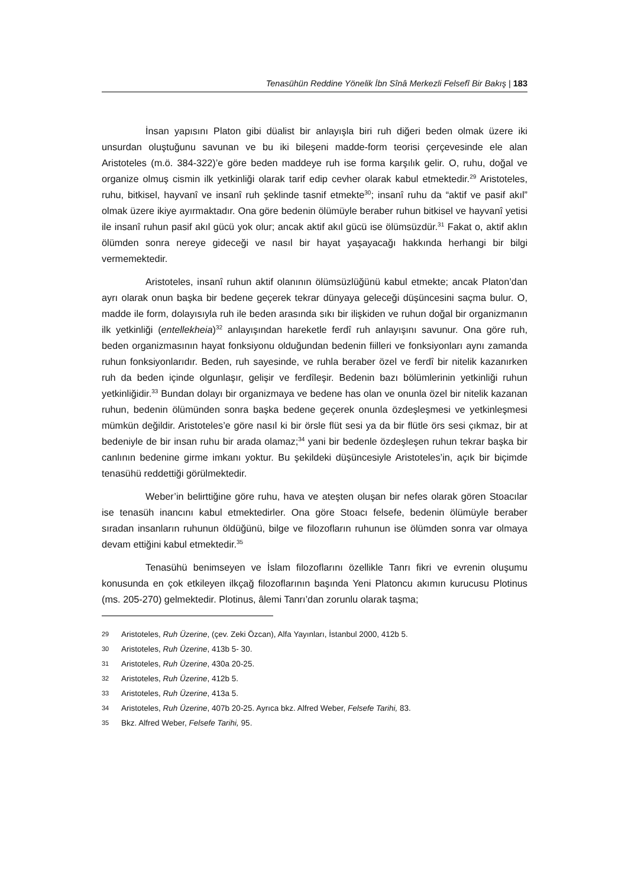Tenasühün Reddine Yönelik İbn Sînâ Merkezli Felsefî Bir Bakış | 183
İnsan yapısını Platon gibi düalist bir anlayışla biri ruh diğeri beden olmak üzere iki unsurdan oluştuğunu savunan ve bu iki bileşeni madde-form teorisi çerçevesinde ele alan Aristoteles (m.ö. 384-322)’e göre beden maddeye ruh ise forma karşılık gelir. O, ruhu, doğal ve organize olmuş cismin ilk yetkinliği olarak tarif edip cevher olarak kabul etmektedir.<sup>29</sup> Aristoteles, ruhu, bitkisel, hayvanî ve insanî ruh şeklinde tasnif etmekte<sup>30</sup>; insanî ruhu da “aktif ve pasif akıl” olmak üzere ikiye ayırmaktadır. Ona göre bedenin ölümüyle beraber ruhun bitkisel ve hayvanî yetisi ile insanî ruhun pasif akıl gücü yok olur; ancak aktif akıl gücü ise ölümsüzdür.<sup>31</sup> Fakat o, aktif aklın ölümden sonra nereye gideceği ve nasıl bir hayat yaşayacağı hakkında herhangi bir bilgi vermemektedir.
Aristoteles, insanî ruhun aktif olanının ölümsüzlüğünü kabul etmekte; ancak Platon’dan ayrı olarak onun başka bir bedene geçerek tekrar dünyaya geleceği düşüncesini saçma bulur. O, madde ile form, dolayısıyla ruh ile beden arasında sıkı bir ilişkiden ve ruhun doğal bir organizmanın ilk yetkinliği (entellekheia)<sup>32</sup> anlayışından hareketle ferdî ruh anlayışını savunur. Ona göre ruh, beden organizmasının hayat fonksiyonu olduğundan bedenin fiilleri ve fonksiyonları aynı zamanda ruhun fonksiyonlarıdır. Beden, ruh sayesinde, ve ruhla beraber özel ve ferdî bir nitelik kazanırken ruh da beden içinde olgunlaşır, gelişir ve ferdîleşir. Bedenin bazı bölümlerinin yetkinliği ruhun yetkinliğidir.<sup>33</sup> Bundan dolayı bir organizmaya ve bedene has olan ve onunla özel bir nitelik kazanan ruhun, bedenin ölümünden sonra başka bedene geçerek onunla özdeşleşmesi ve yetkinleşmesi mümkün değildir. Aristoteles’e göre nasıl ki bir örsle flüt sesi ya da bir flütle örs sesi çıkmaz, bir at bedeniyle de bir insan ruhu bir arada olamaz;<sup>34</sup> yani bir bedenle özdeşleşen ruhun tekrar başka bir canlının bedenine girme imkanı yoktur. Bu şekildeki düşüncesiyle Aristoteles’in, açık bir biçimde tenasühü reddettiği görülmektedir.
Weber’in belirttiğine göre ruhu, hava ve ateşten oluşan bir nefes olarak gören Stoacılar ise tenasüh inancını kabul etmektedirler. Ona göre Stoacı felsefe, bedenin ölümüyle beraber sıradan insanların ruhunun öldüğünü, bilge ve filozofların ruhunun ise ölümden sonra var olmaya devam ettiğini kabul etmektedir.<sup>35</sup>
Tenasühü benimseyen ve İslam filozoflarını özellikle Tanrı fikri ve evrenin oluşumu konusunda en çok etkileyen ilkçağ filozoflarının başında Yeni Platoncu akımın kurucusu Plotinus (ms. 205-270) gelmektedir. Plotinus, âlemi Tanrı’dan zorunlu olarak taşma;
29 Aristoteles, Ruh Üzerine, (çev. Zeki Özcan), Alfa Yayınları, İstanbul 2000, 412b 5.
30 Aristoteles, Ruh Üzerine, 413b 5- 30.
31 Aristoteles, Ruh Üzerine, 430a 20-25.
32 Aristoteles, Ruh Üzerine, 412b 5.
33 Aristoteles, Ruh Üzerine, 413a 5.
34 Aristoteles, Ruh Üzerine, 407b 20-25. Ayrıca bkz. Alfred Weber, Felsefe Tarihi, 83.
35 Bkz. Alfred Weber, Felsefe Tarihi, 95.